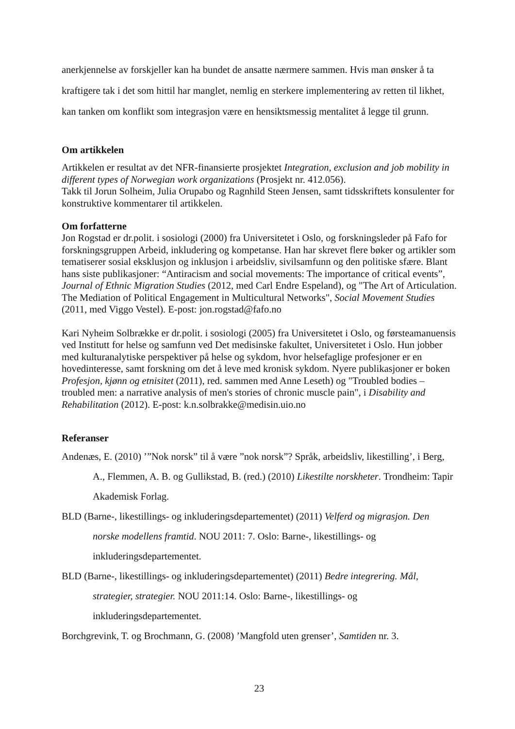anerkjennelse av forskjeller kan ha bundet de ansatte nærmere sammen. Hvis man ønsker å ta kraftigere tak i det som hittil har manglet, nemlig en sterkere implementering av retten til likhet, kan tanken om konflikt som integrasjon være en hensiktsmessig mentalitet å legge til grunn.
Om artikkelen
Artikkelen er resultat av det NFR-finansierte prosjektet Integration, exclusion and job mobility in different types of Norwegian work organizations (Prosjekt nr. 412.056).
Takk til Jorun Solheim, Julia Orupabo og Ragnhild Steen Jensen, samt tidsskriftets konsulenter for konstruktive kommentarer til artikkelen.
Om forfatterne
Jon Rogstad er dr.polit. i sosiologi (2000) fra Universitetet i Oslo, og forskningsleder på Fafo for forskningsgruppen Arbeid, inkludering og kompetanse. Han har skrevet flere bøker og artikler som tematiserer sosial eksklusjon og inklusjon i arbeidsliv, sivilsamfunn og den politiske sfære. Blant hans siste publikasjoner: “Antiracism and social movements: The importance of critical events”, Journal of Ethnic Migration Studies (2012, med Carl Endre Espeland), og "The Art of Articulation. The Mediation of Political Engagement in Multicultural Networks", Social Movement Studies (2011, med Viggo Vestel). E-post: jon.rogstad@fafo.no
Kari Nyheim Solbrække er dr.polit. i sosiologi (2005) fra Universitetet i Oslo, og førsteamanuensis ved Institutt for helse og samfunn ved Det medisinske fakultet, Universitetet i Oslo. Hun jobber med kulturanalytiske perspektiver på helse og sykdom, hvor helsefaglige profesjoner er en hovedinteresse, samt forskning om det å leve med kronisk sykdom. Nyere publikasjoner er boken Profesjon, kjønn og etnisitet (2011), red. sammen med Anne Leseth) og "Troubled bodies – troubled men: a narrative analysis of men's stories of chronic muscle pain", i Disability and Rehabilitation (2012). E-post: k.n.solbrakke@medisin.uio.no
Referanser
Andenæs, E. (2010) ’”Nok norsk” til å være ”nok norsk”? Språk, arbeidsliv, likestilling’, i Berg, A., Flemmen, A. B. og Gullikstad, B. (red.) (2010) Likestilte norskheter. Trondheim: Tapir Akademisk Forlag.
BLD (Barne-, likestillings- og inkluderingsdepartementet) (2011) Velferd og migrasjon. Den norske modellens framtid. NOU 2011: 7. Oslo: Barne-, likestillings- og inkluderingsdepartementet.
BLD (Barne-, likestillings- og inkluderingsdepartementet) (2011) Bedre integrering. Mål, strategier, strategier. NOU 2011:14. Oslo: Barne-, likestillings- og inkluderingsdepartementet.
Borchgrevink, T. og Brochmann, G. (2008) ’Mangfold uten grenser’, Samtiden nr. 3.
23